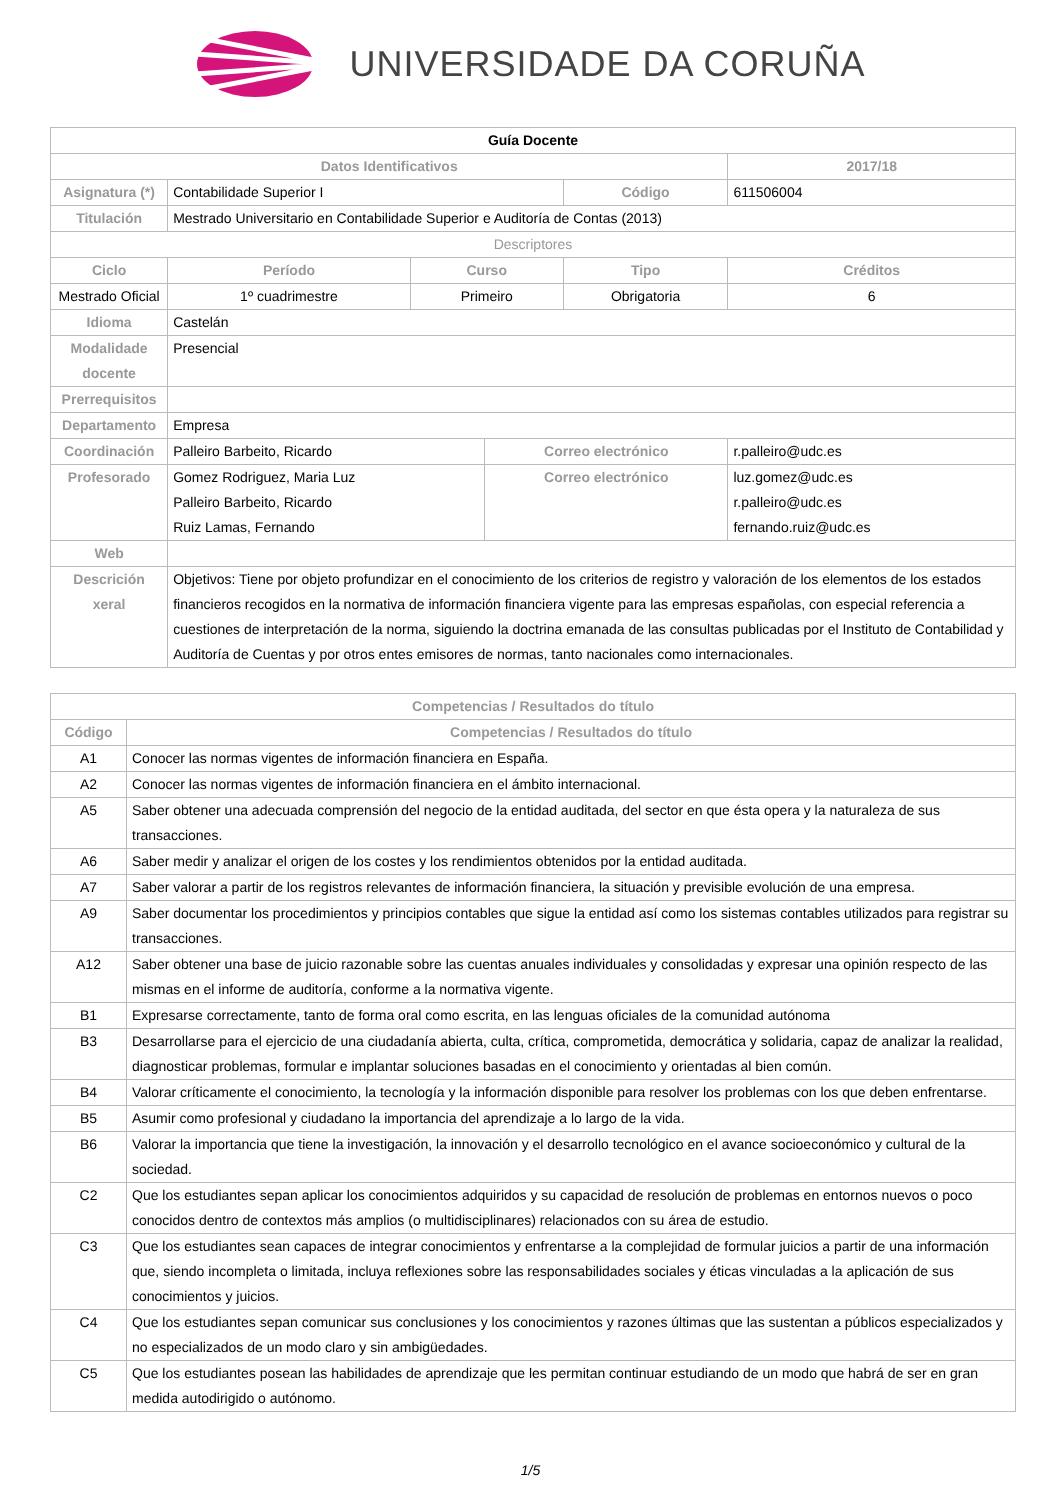UNIVERSIDADE DA CORUÑA
| Guía Docente | | | | | | |
| Datos Identificativos | | | | | 2017/18 | |
| Asignatura (*) | Contabilidade Superior I | | | Código | 611506004 | |
| Titulación | Mestrado Universitario en Contabilidade Superior e Auditoría de Contas (2013) | | | | | |
| Descriptores | | | | | | |
| Ciclo | Período | Curso | | Tipo | | Créditos |
| Mestrado Oficial | 1º cuadrimestre | Primeiro | | Obrigatoria | | 6 |
| Idioma | Castelán | | | | | |
| Modalidade docente | Presencial | | | | | |
| Prerrequisitos | | | | | | |
| Departamento | Empresa | | | | | |
| Coordinación | Palleiro Barbeito, Ricardo | | Correo electrónico | | r.palleiro@udc.es | |
| Profesorado | Gomez Rodriguez, Maria Luz Palleiro Barbeito, Ricardo Ruiz Lamas, Fernando | | Correo electrónico | | luz.gomez@udc.es r.palleiro@udc.es fernando.ruiz@udc.es | |
| Web | | | | | | |
| Descrición xeral | Objetivos: Tiene por objeto profundizar en el conocimiento de los criterios de registro y valoración de los elementos de los estados financieros recogidos en la normativa de información financiera vigente para las empresas españolas, con especial referencia a cuestiones de interpretación de la norma, siguiendo la doctrina emanada de las consultas publicadas por el Instituto de Contabilidad y Auditoría de Cuentas y por otros entes emisores de normas, tanto nacionales como internacionales. | | | | | |
| Competencias / Resultados do título | |
| --- | --- |
| Código | Competencias / Resultados do título |
| A1 | Conocer las normas vigentes de información financiera en España. |
| A2 | Conocer las normas vigentes de información financiera en el ámbito internacional. |
| A5 | Saber obtener una adecuada comprensión del negocio de la entidad auditada, del sector en que ésta opera y la naturaleza de sus transacciones. |
| A6 | Saber medir y analizar el origen de los costes y los rendimientos obtenidos por la entidad auditada. |
| A7 | Saber valorar a partir de los registros relevantes de información financiera, la situación y previsible evolución de una empresa. |
| A9 | Saber documentar los procedimientos y principios contables que sigue la entidad así como los sistemas contables utilizados para registrar su transacciones. |
| A12 | Saber obtener una base de juicio razonable sobre las cuentas anuales individuales y consolidadas y expresar una opinión respecto de las mismas en el informe de auditoría, conforme a la normativa vigente. |
| B1 | Expresarse correctamente, tanto de forma oral como escrita, en las lenguas oficiales de la comunidad autónoma |
| B3 | Desarrollarse para el ejercicio de una ciudadanía abierta, culta, crítica, comprometida, democrática y solidaria, capaz de analizar la realidad, diagnosticar problemas, formular e implantar soluciones basadas en el conocimiento y orientadas al bien común. |
| B4 | Valorar críticamente el conocimiento, la tecnología y la información disponible para resolver los problemas con los que deben enfrentarse. |
| B5 | Asumir como profesional y ciudadano la importancia del aprendizaje a lo largo de la vida. |
| B6 | Valorar la importancia que tiene la investigación, la innovación y el desarrollo tecnológico en el avance socioeconómico y cultural de la sociedad. |
| C2 | Que los estudiantes sepan aplicar los conocimientos adquiridos y su capacidad de resolución de problemas en entornos nuevos o poco conocidos dentro de contextos más amplios (o multidisciplinares) relacionados con su área de estudio. |
| C3 | Que los estudiantes sean capaces de integrar conocimientos y enfrentarse a la complejidad de formular juicios a partir de una información que, siendo incompleta o limitada, incluya reflexiones sobre las responsabilidades sociales y éticas vinculadas a la aplicación de sus conocimientos y juicios. |
| C4 | Que los estudiantes sepan comunicar sus conclusiones y los conocimientos y razones últimas que las sustentan a públicos especializados y no especializados de un modo claro y sin ambigüedades. |
| C5 | Que los estudiantes posean las habilidades de aprendizaje que les permitan continuar estudiando de un modo que habrá de ser en gran medida autodirigido o autónomo. |
1/5